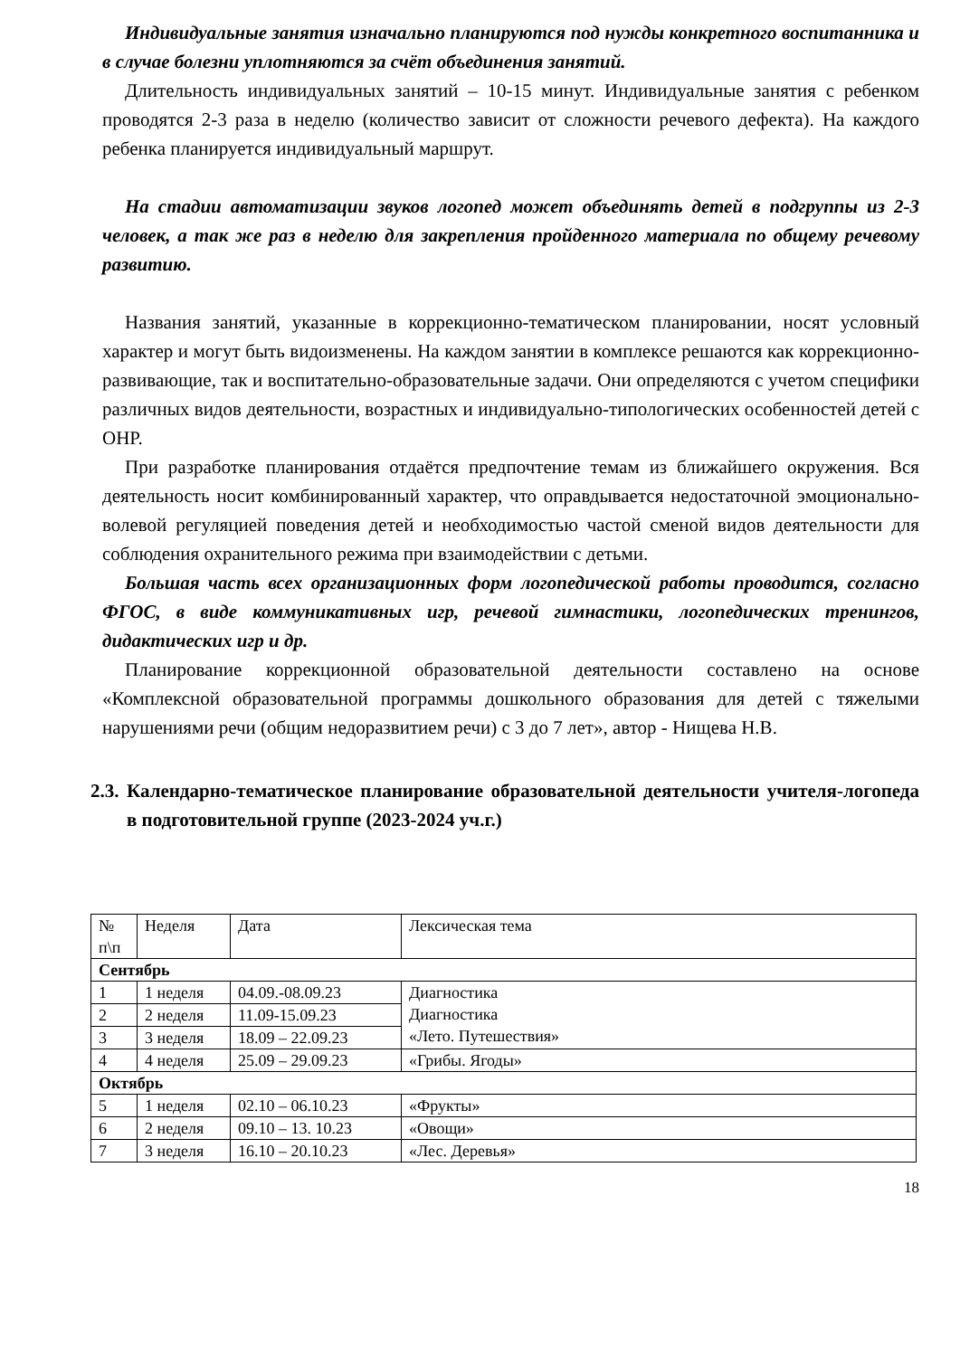Индивидуальные занятия изначально планируются под нужды конкретного воспитанника и в случае болезни уплотняются за счёт объединения занятий.
Длительность индивидуальных занятий – 10-15 минут. Индивидуальные занятия с ребенком проводятся 2-3 раза в неделю (количество зависит от сложности речевого дефекта). На каждого ребенка планируется индивидуальный маршрут.
На стадии автоматизации звуков логопед может объединять детей в подгруппы из 2-3 человек, а так же раз в неделю для закрепления пройденного материала по общему речевому развитию.
Названия занятий, указанные в коррекционно-тематическом планировании, носят условный характер и могут быть видоизменены. На каждом занятии в комплексе решаются как коррекционно-развивающие, так и воспитательно-образовательные задачи. Они определяются с учетом специфики различных видов деятельности, возрастных и индивидуально-типологических особенностей детей с ОНР.
При разработке планирования отдаётся предпочтение темам из ближайшего окружения. Вся деятельность носит комбинированный характер, что оправдывается недостаточной эмоционально-волевой регуляцией поведения детей и необходимостью частой сменой видов деятельности для соблюдения охранительного режима при взаимодействии с детьми.
Большая часть всех организационных форм логопедической работы проводится, согласно ФГОС, в виде коммуникативных игр, речевой гимнастики, логопедических тренингов, дидактических игр и др.
Планирование коррекционной образовательной деятельности составлено на основе «Комплексной образовательной программы дошкольного образования для детей с тяжелыми нарушениями речи (общим недоразвитием речи) с 3 до 7 лет», автор - Нищева Н.В.
2.3. Календарно-тематическое планирование образовательной деятельности учителя-логопеда в подготовительной группе (2023-2024 уч.г.)
| № п\п | Неделя | Дата | Лексическая тема |
| Сентябрь | | | |
| 1 | 1 неделя | 04.09.-08.09.23 | Диагностика Диагностика «Лето. Путешествия» |
| 2 | 2 неделя | 11.09-15.09.23 | |
| 3 | 3 неделя | 18.09 – 22.09.23 | |
| 4 | 4 неделя | 25.09 – 29.09.23 | «Грибы. Ягоды» |
| Октябрь | | | |
| 5 | 1 неделя | 02.10 – 06.10.23 | «Фрукты» |
| 6 | 2 неделя | 09.10 – 13. 10.23 | «Овощи» |
| 7 | 3 неделя | 16.10 – 20.10.23 | «Лес. Деревья» |
18